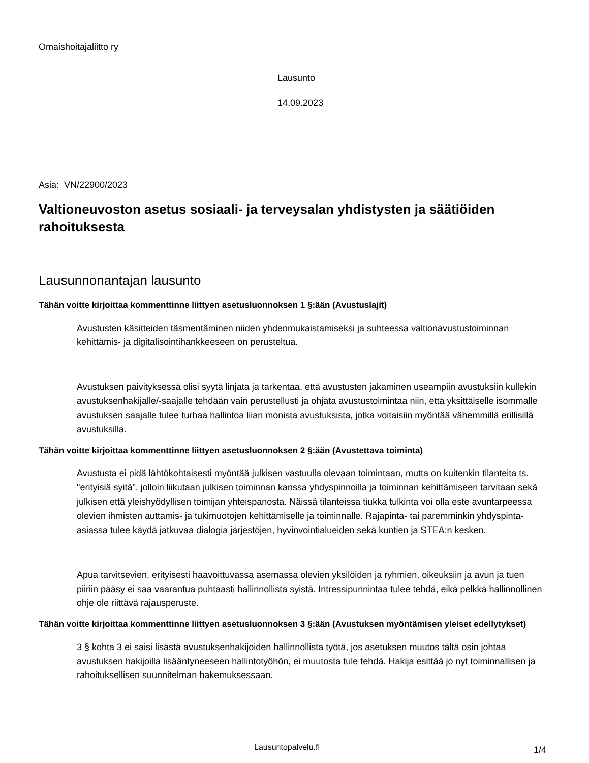Omaishoitajaliitto ry
Lausunto
14.09.2023
Asia: VN/22900/2023
Valtioneuvoston asetus sosiaali- ja terveysalan yhdistysten ja säätiöiden rahoituksesta
Lausunnonantajan lausunto
Tähän voitte kirjoittaa kommenttinne liittyen asetusluonnoksen 1 §:ään (Avustuslajit)
Avustusten käsitteiden täsmentäminen niiden yhdenmukaistamiseksi ja suhteessa valtionavustustoiminnan kehittämis- ja digitalisointihankkeeseen on perusteltua.
Avustuksen päivityksessä olisi syytä linjata ja tarkentaa, että avustusten jakaminen useampiin avustuksiin kullekin avustuksenhakijalle/-saajalle tehdään vain perustellusti ja ohjata avustustoimintaa niin, että yksittäiselle isommalle avustuksen saajalle tulee turhaa hallintoa liian monista avustuksista, jotka voitaisiin myöntää vähemmillä erillisillä avustuksilla.
Tähän voitte kirjoittaa kommenttinne liittyen asetusluonnoksen 2 §:ään (Avustettava toiminta)
Avustusta ei pidä lähtökohtaisesti myöntää julkisen vastuulla olevaan toimintaan, mutta on kuitenkin tilanteita ts. "erityisiä syitä", jolloin liikutaan julkisen toiminnan kanssa yhdyspinnoilla ja toiminnan kehittämiseen tarvitaan sekä julkisen että yleishyödyllisen toimijan yhteispanosta. Näissä tilanteissa tiukka tulkinta voi olla este avuntarpeessa olevien ihmisten auttamis- ja tukimuotojen kehittämiselle ja toiminnalle. Rajapinta- tai paremminkin yhdyspinta-asiassa tulee käydä jatkuvaa dialogia järjestöjen, hyvinvointialueiden sekä kuntien ja STEA:n kesken.
Apua tarvitsevien, erityisesti haavoittuvassa asemassa olevien yksilöiden ja ryhmien, oikeuksiin ja avun ja tuen piiriin pääsy ei saa vaarantua puhtaasti hallinnollista syistä. Intressipunnintaa tulee tehdä, eikä pelkkä hallinnollinen ohje ole riittävä rajausperuste.
Tähän voitte kirjoittaa kommenttinne liittyen asetusluonnoksen 3 §:ään (Avustuksen myöntämisen yleiset edellytykset)
3 § kohta 3 ei saisi lisästä avustuksenhakijoiden hallinnollista työtä, jos asetuksen muutos tältä osin johtaa avustuksen hakijoilla lisääntyneeseen hallintotyöhön, ei muutosta tule tehdä. Hakija esittää jo nyt toiminnallisen ja rahoituksellisen suunnitelman hakemuksessaan.
Lausuntopalvelu.fi 1/4